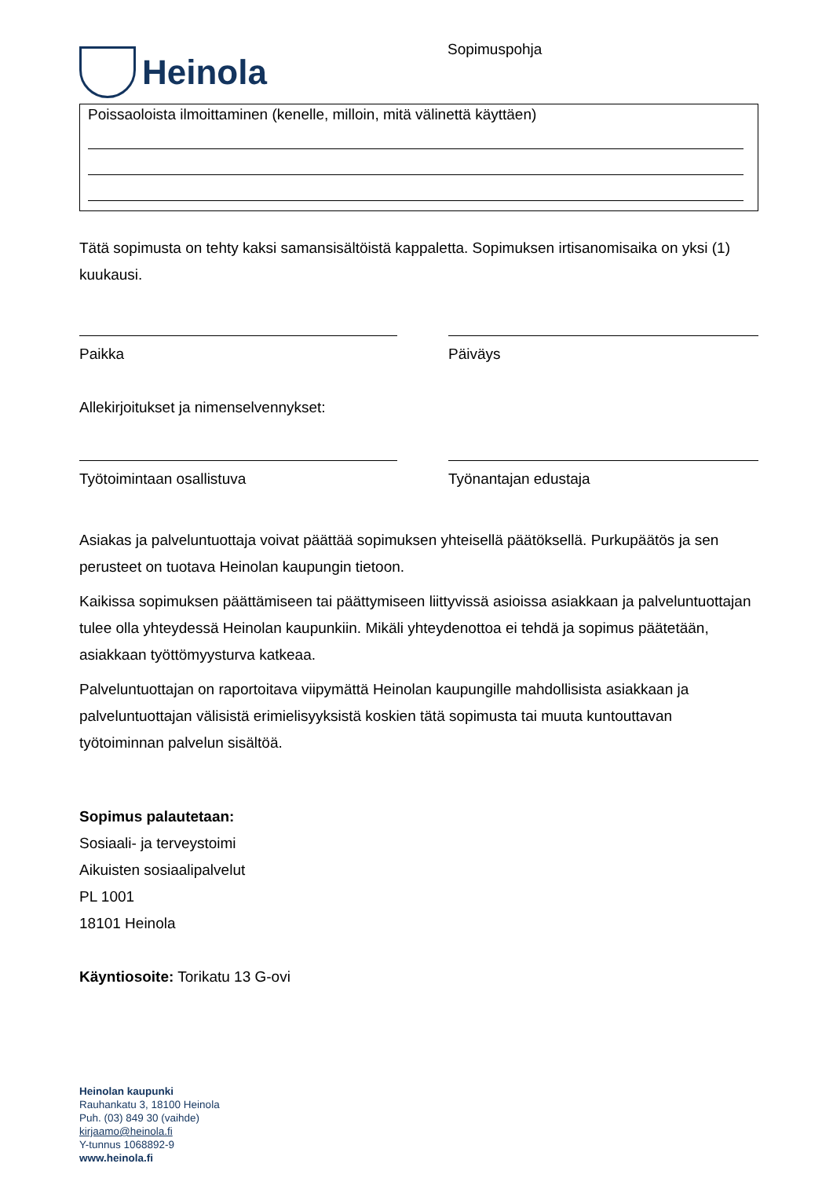Heinola
Sopimuspohja
Poissaoloista ilmoittaminen (kenelle, milloin, mitä välinettä käyttäen)
Tätä sopimusta on tehty kaksi samansisältöistä kappaletta. Sopimuksen irtisanomisaika on yksi (1) kuukausi.
Paikka Päiväys
Allekirjoitukset ja nimenselvennykset:
Työtoimintaan osallistuva Työnantajan edustaja
Asiakas ja palveluntuottaja voivat päättää sopimuksen yhteisellä päätöksellä. Purkupäätös ja sen perusteet on tuotava Heinolan kaupungin tietoon.
Kaikissa sopimuksen päättämiseen tai päättymiseen liittyvissä asioissa asiakkaan ja palveluntuottajan tulee olla yhteydessä Heinolan kaupunkiin. Mikäli yhteydenottoa ei tehdä ja sopimus päätetään, asiakkaan työttömyysturva katkeaa.
Palveluntuottajan on raportoitava viipymättä Heinolan kaupungille mahdollisista asiakkaan ja palveluntuottajan välisistä erimielisyyksistä koskien tätä sopimusta tai muuta kuntouttavan työtoiminnan palvelun sisältöä.
Sopimus palautetaan:
Sosiaali- ja terveystoimi
Aikuisten sosiaalipalvelut
PL 1001
18101 Heinola
Käyntiosoite: Torikatu 13 G-ovi
Heinolan kaupunki
Rauhankatu 3, 18100 Heinola
Puh. (03) 849 30 (vaihde)
kirjaamo@heinola.fi
Y-tunnus 1068892-9
www.heinola.fi